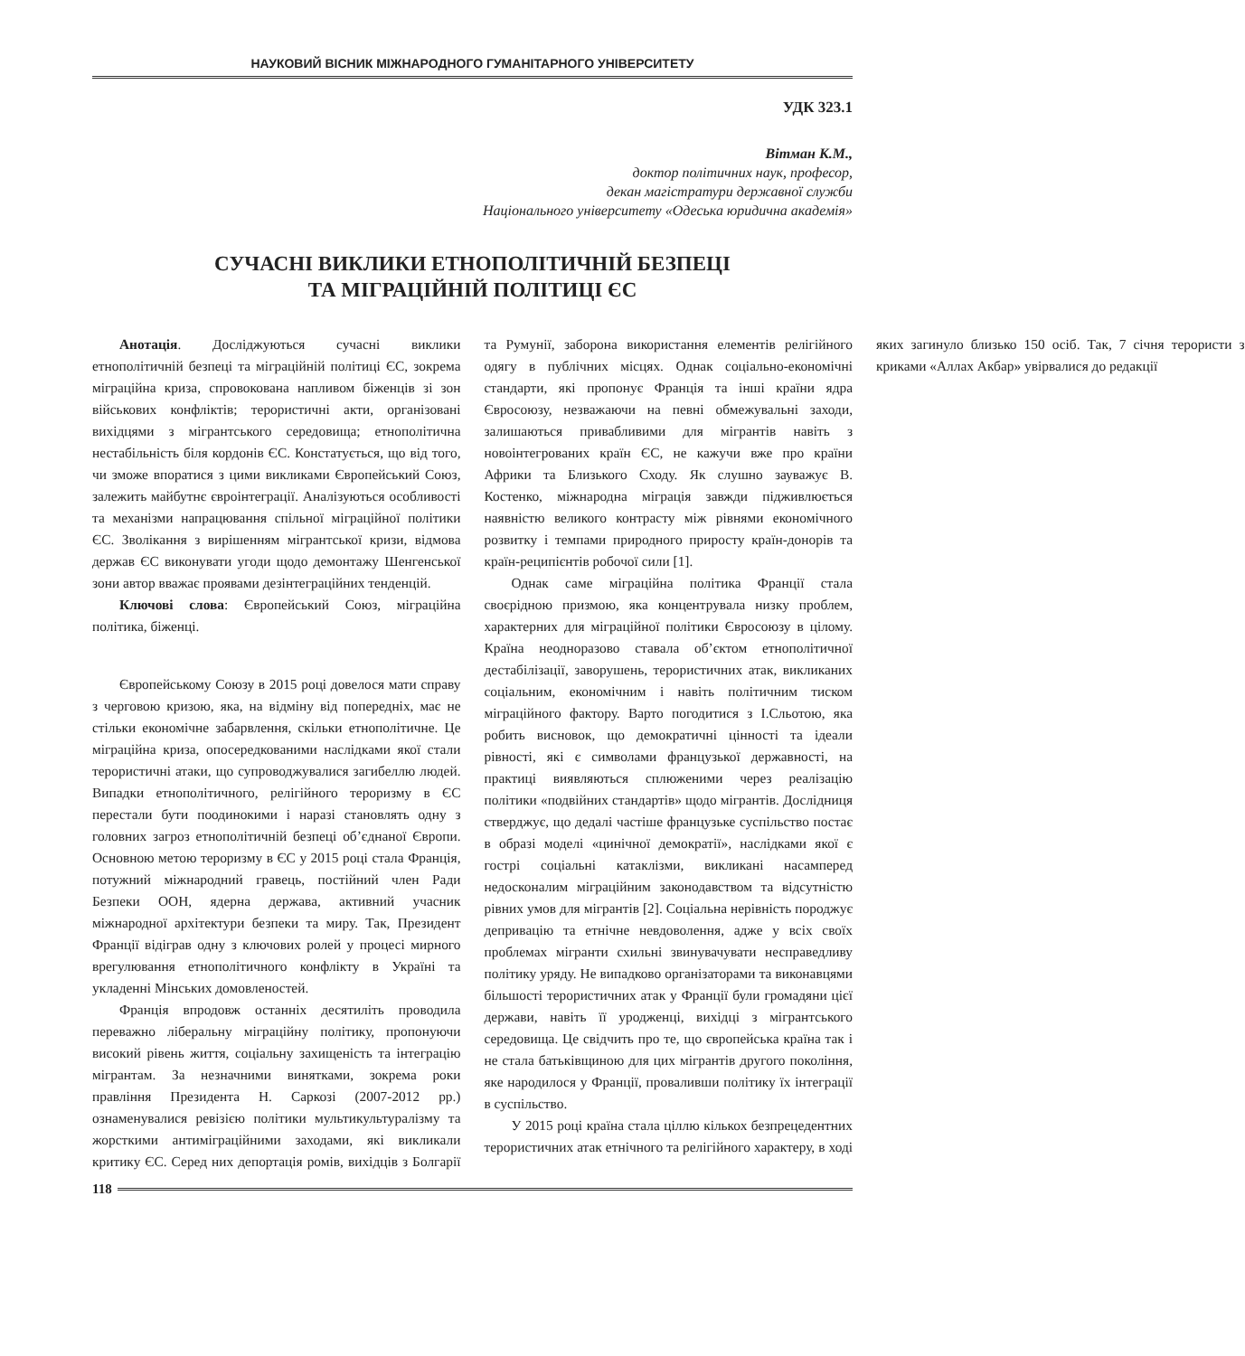НАУКОВИЙ ВІСНИК МІЖНАРОДНОГО ГУМАНІТАРНОГО УНІВЕРСИТЕТУ
УДК 323.1
Вітман К.М.,
доктор політичних наук, професор,
декан магістратури державної служби
Національного університету «Одеська юридична академія»
СУЧАСНІ ВИКЛИКИ ЕТНОПОЛІТИЧНІЙ БЕЗПЕЦІ
ТА МІГРАЦІЙНІЙ ПОЛІТИЦІ ЄС
Анотація. Досліджуються сучасні виклики етнополітичній безпеці та міграційній політиці ЄС, зокрема міграційна криза, спровокована напливом біженців зі зон військових конфліктів; терористичні акти, організовані вихідцями з мігрантського середовища; етнополітична нестабільність біля кордонів ЄС. Констатується, що від того, чи зможе впоратися з цими викликами Європейський Союз, залежить майбутнє євроінтеграції. Аналізуються особливості та механізми напрацювання спільної міграційної політики ЄС. Зволікання з вирішенням мігрантської кризи, відмова держав ЄС виконувати угоди щодо демонтажу Шенгенської зони автор вважає проявами дезінтеграційних тенденцій.
Ключові слова: Європейський Союз, міграційна політика, біженці.
Європейському Союзу в 2015 році довелося мати справу з черговою кризою, яка, на відміну від попередніх, має не стільки економічне забарвлення, скільки етнополітичне. Це міграційна криза, опосередкованими наслідками якої стали терористичні атаки, що супроводжувалися загибеллю людей. Випадки етнополітичного, релігійного тероризму в ЄС перестали бути поодинокими і наразі становлять одну з головних загроз етнополітичній безпеці об’єднаної Європи. Основною метою тероризму в ЄС у 2015 році стала Франція, потужний міжнародний гравець, постійний член Ради Безпеки ООН, ядерна держава, активний учасник міжнародної архітектури безпеки та миру. Так, Президент Франції відіграв одну з ключових ролей у процесі мирного врегулювання етнополітичного конфлікту в Україні та укладенні Мінських домовленостей.
Франція впродовж останніх десятиліть проводила переважно ліберальну міграційну політику, пропонуючи високий рівень життя, соціальну захищеність та інтеграцію мігрантам. За незначними винятками, зокрема роки правління Президента Н. Саркозі (2007-2012 рр.) ознаменувалися ревізією політики мультикультуралізму та жорсткими антиміграційними заходами, які викликали критику ЄС. Серед них депортація ромів, вихідців з Болгарії та Румунії, заборона використання елементів релігійного одягу в публічних місцях. Однак соціально-економічні стандарти, які пропонує Франція та інші країни ядра Євросоюзу, незважаючи на певні обмежувальні заходи, залишаються привабливими для мігрантів навіть з новоінтегрованих країн ЄС, не кажучи вже про країни Африки та Близького Сходу. Як слушно зауважує В. Костенко, міжнародна міграція завжди підживлюється наявністю великого контрасту між рівнями економічного розвитку і темпами природного приросту країн-донорів та країн-реципієнтів робочої сили [1].
Однак саме міграційна політика Франції стала своєрідною призмою, яка концентрувала низку проблем, характерних для міграційної політики Євросоюзу в цілому. Країна неодноразово ставала об’єктом етнополітичної дестабілізації, заворушень, терористичних атак, викликаних соціальним, економічним і навіть політичним тиском міграційного фактору. Варто погодитися з І.Сльотою, яка робить висновок, що демократичні цінності та ідеали рівності, які є символами французької державності, на практиці виявляються сплюженими через реалізацію політики «подвійних стандартів» щодо мігрантів. Дослідниця стверджує, що дедалі частіше французьке суспільство постає в образі моделі «цинічної демократії», наслідками якої є гострі соціальні катаклізми, викликані насамперед недосконалим міграційним законодавством та відсутністю рівних умов для мігрантів [2]. Соціальна нерівність породжує депривацію та етнічне невдоволення, адже у всіх своїх проблемах мігранти схильні звинувачувати несправедливу політику уряду. Не випадково організаторами та виконавцями більшості терористичних атак у Франції були громадяни цієї держави, навіть її уродженці, вихідці з мігрантського середовища. Це свідчить про те, що європейська країна так і не стала батьківщиною для цих мігрантів другого покоління, яке народилося у Франції, проваливши політику їх інтеграції в суспільство.
У 2015 році країна стала ціллю кількох безпрецедентних терористичних атак етнічного та релігійного характеру, в ході яких загинуло близько 150 осіб. Так, 7 січня терористи з криками «Аллах Акбар» увірвалися до редакції
118